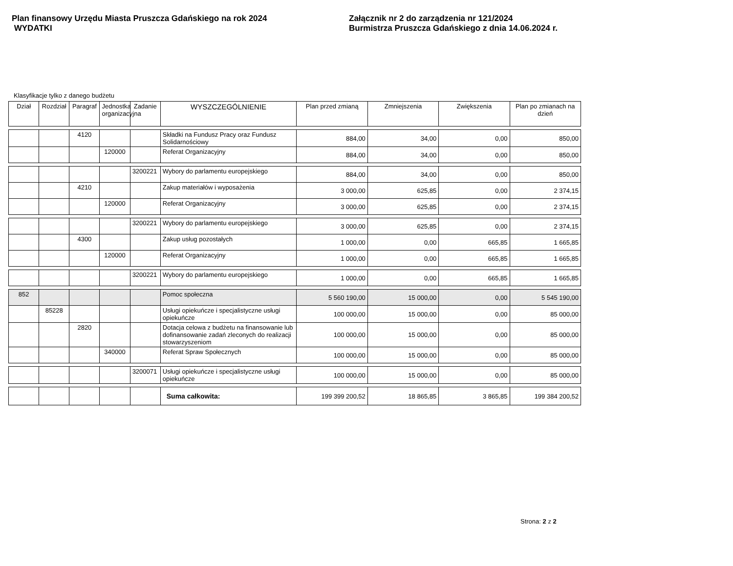Plan finansowy Urzędu Miasta Pruszcza Gdańskiego na rok 2024
WYDATKI
Załącznik nr 2 do zarządzenia nr 121/2024
Burmistrza Pruszcza Gdańskiego z dnia 14.06.2024 r.
Klasyfikacje tylko z danego budżetu
| Dział | Rozdział | Paragraf | Jednostka organizacyjna | Zadanie | WYSZCZEGÓLNIENIE | Plan przed zmianą | Zmniejszenia | Zwiększenia | Plan po zmianach na dzień |
| --- | --- | --- | --- | --- | --- | --- | --- | --- | --- |
| | | 4120 | | | Składki na Fundusz Pracy oraz Fundusz Solidarnościowy | 884,00 | 34,00 | 0,00 | 850,00 |
| | | | 120000 | | Referat Organizacyjny | 884,00 | 34,00 | 0,00 | 850,00 |
| | | | | 3200221 | Wybory do parlamentu europejskiego | 884,00 | 34,00 | 0,00 | 850,00 |
| | | 4210 | | | Zakup materiałów i wyposażenia | 3 000,00 | 625,85 | 0,00 | 2 374,15 |
| | | | 120000 | | Referat Organizacyjny | 3 000,00 | 625,85 | 0,00 | 2 374,15 |
| | | | | 3200221 | Wybory do parlamentu europejskiego | 3 000,00 | 625,85 | 0,00 | 2 374,15 |
| | | 4300 | | | Zakup usług pozostałych | 1 000,00 | 0,00 | 665,85 | 1 665,85 |
| | | | 120000 | | Referat Organizacyjny | 1 000,00 | 0,00 | 665,85 | 1 665,85 |
| | | | | 3200221 | Wybory do parlamentu europejskiego | 1 000,00 | 0,00 | 665,85 | 1 665,85 |
| 852 | | | | | Pomoc społeczna | 5 560 190,00 | 15 000,00 | 0,00 | 5 545 190,00 |
| | 85228 | | | | Usługi opiekuńcze i specjalistyczne usługi opiekuńcze | 100 000,00 | 15 000,00 | 0,00 | 85 000,00 |
| | | 2820 | | | Dotacja celowa z budżetu na finansowanie lub dofinansowanie zadań zleconych do realizacji stowarzyszeniom | 100 000,00 | 15 000,00 | 0,00 | 85 000,00 |
| | | | 340000 | | Referat Spraw Społecznych | 100 000,00 | 15 000,00 | 0,00 | 85 000,00 |
| | | | | 3200071 | Usługi opiekuńcze i specjalistyczne usługi opiekuńcze | 100 000,00 | 15 000,00 | 0,00 | 85 000,00 |
| | | | | | Suma całkowita: | 199 399 200,52 | 18 865,85 | 3 865,85 | 199 384 200,52 |
Strona: 2 z 2